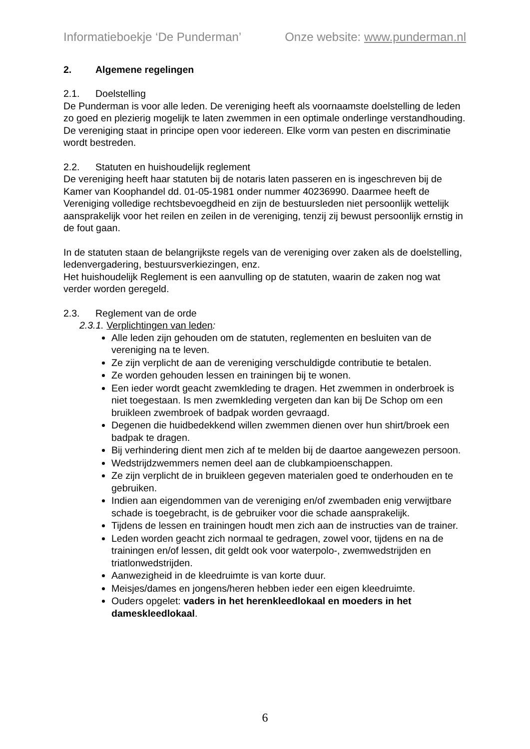Informatieboekje ‘De Punderman’ Onze website: www.punderman.nl
2. Algemene regelingen
2.1. Doelstelling
De Punderman is voor alle leden. De vereniging heeft als voornaamste doelstelling de leden zo goed en plezierig mogelijk te laten zwemmen in een optimale onderlinge verstandhouding. De vereniging staat in principe open voor iedereen. Elke vorm van pesten en discriminatie wordt bestreden.
2.2. Statuten en huishoudelijk reglement
De vereniging heeft haar statuten bij de notaris laten passeren en is ingeschreven bij de Kamer van Koophandel dd. 01-05-1981 onder nummer 40236990. Daarmee heeft de Vereniging volledige rechtsbevoegdheid en zijn de bestuursleden niet persoonlijk wettelijk aansprakelijk voor het reilen en zeilen in de vereniging, tenzij zij bewust persoonlijk ernstig in de fout gaan.
In de statuten staan de belangrijkste regels van de vereniging over zaken als de doelstelling, ledenvergadering, bestuursverkiezingen, enz.
Het huishoudelijk Reglement is een aanvulling op de statuten, waarin de zaken nog wat verder worden geregeld.
2.3. Reglement van de orde
2.3.1. Verplichtingen van leden:
Alle leden zijn gehouden om de statuten, reglementen en besluiten van de vereniging na te leven.
Ze zijn verplicht de aan de vereniging verschuldigde contributie te betalen.
Ze worden gehouden lessen en trainingen bij te wonen.
Een ieder wordt geacht zwemkleding te dragen. Het zwemmen in onderbroek is niet toegestaan. Is men zwemkleding vergeten dan kan bij De Schop om een bruikleen zwembroek of badpak worden gevraagd.
Degenen die huidbedekkend willen zwemmen dienen over hun shirt/broek een badpak te dragen.
Bij verhindering dient men zich af te melden bij de daartoe aangewezen persoon.
Wedstrijdzwemmers nemen deel aan de clubkampioenschappen.
Ze zijn verplicht de in bruikleen gegeven materialen goed te onderhouden en te gebruiken.
Indien aan eigendommen van de vereniging en/of zwembaden enig verwijtbare schade is toegebracht, is de gebruiker voor die schade aansprakelijk.
Tijdens de lessen en trainingen houdt men zich aan de instructies van de trainer.
Leden worden geacht zich normaal te gedragen, zowel voor, tijdens en na de trainingen en/of lessen, dit geldt ook voor waterpolo-, zwemwedstrijden en triatlonwedstrijden.
Aanwezigheid in de kleedruimte is van korte duur.
Meisjes/dames en jongens/heren hebben ieder een eigen kleedruimte.
Ouders opgelet: vaders in het herenkleedlokaal en moeders in het dameskleedlokaal.
6